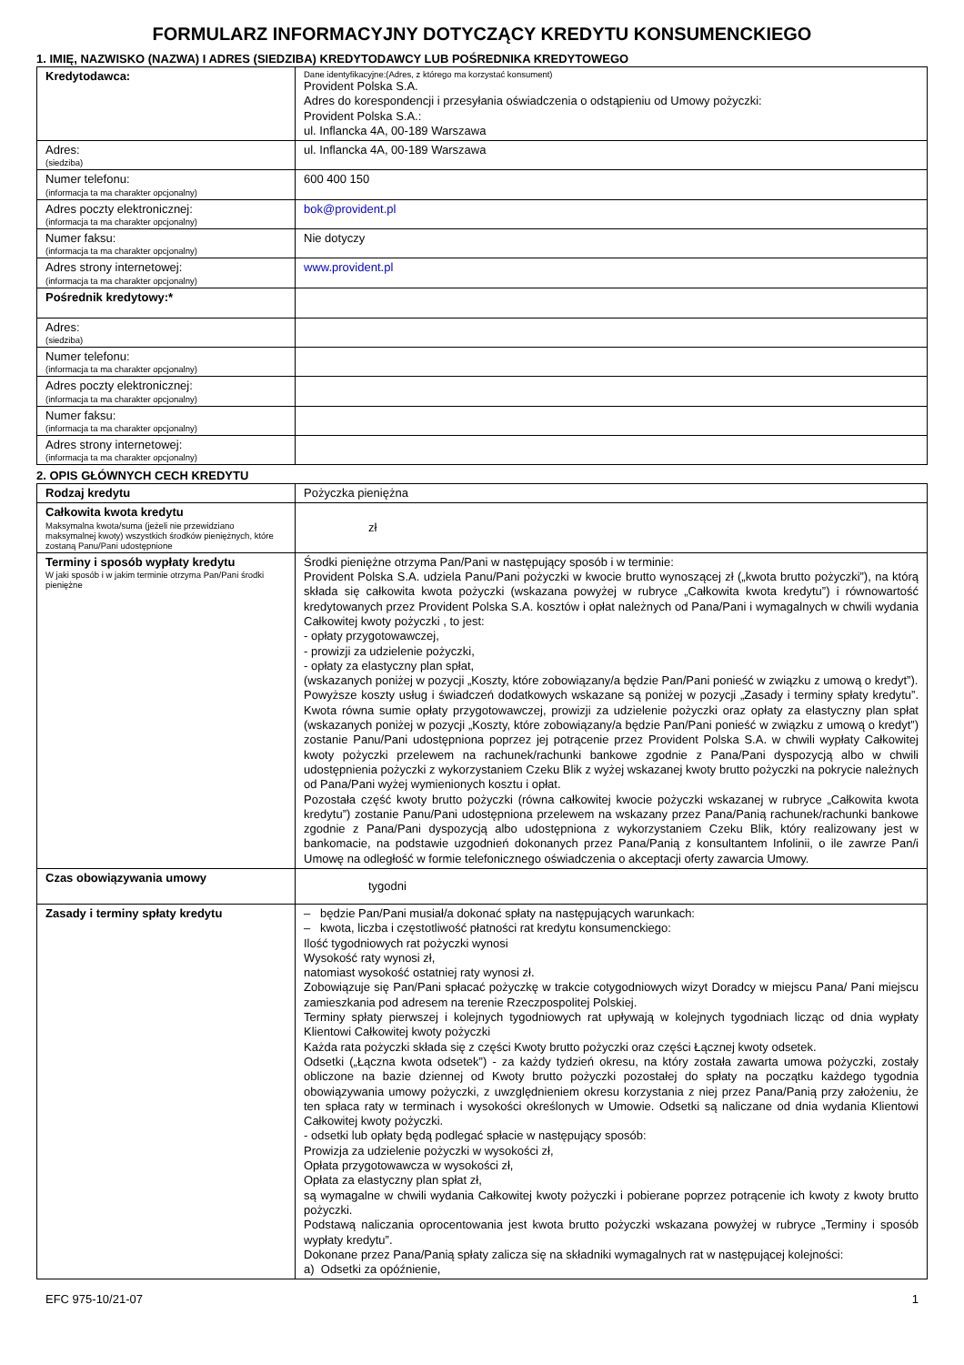FORMULARZ INFORMACYJNY DOTYCZĄCY KREDYTU KONSUMENCKIEGO
1. IMIĘ, NAZWISKO (NAZWA) I ADRES (SIEDZIBA) KREDYTODAWCY LUB POŚREDNIKA KREDYTOWEGO
| Kredytodawca: | Dane identyfikacyjne:(Adres, z którego ma korzystać konsument) Provident Polska S.A. Adres do korespondencji i przesyłania oświadczenia o odstąpieniu od Umowy pożyczki: Provident Polska S.A.: ul. Inflancka 4A, 00-189 Warszawa |
| Adres: (siedziba) | ul. Inflancka 4A, 00-189 Warszawa |
| Numer telefonu: (informacja ta ma charakter opcjonalny) | 600 400 150 |
| Adres poczty elektronicznej: (informacja ta ma charakter opcjonalny) | bok@provident.pl |
| Numer faksu: (informacja ta ma charakter opcjonalny) | Nie dotyczy |
| Adres strony internetowej: (informacja ta ma charakter opcjonalny) | www.provident.pl |
| Pośrednik kredytowy:* | |
| Adres: (siedziba) | |
| Numer telefonu: (informacja ta ma charakter opcjonalny) | |
| Adres poczty elektronicznej: (informacja ta ma charakter opcjonalny) | |
| Numer faksu: (informacja ta ma charakter opcjonalny) | |
| Adres strony internetowej: (informacja ta ma charakter opcjonalny) | |
2. OPIS GŁÓWNYCH CECH KREDYTU
| Rodzaj kredytu | Pożyczka pieniężna |
| Całkowita kwota kredytu Maksymalna kwota/suma (jeżeli nie przewidziano maksymalnej kwoty) wszystkich środków pieniężnych, które zostaną Panu/Pani udostępnione | zł |
| Terminy i sposób wypłaty kredytu W jaki sposób i w jakim terminie otrzyma Pan/Pani środki pieniężne | Środki pieniężne otrzyma Pan/Pani w następujący sposób i w terminie: Provident Polska S.A. udziela Panu/Pani pożyczki w kwocie brutto wynoszącej zł („kwota brutto pożyczki”), na którą składa się całkowita kwota pożyczki (wskazana powyżej w rubryce „Całkowita kwota kredytu”) i równowartość kredytowanych przez Provident Polska S.A. kosztów i opłat należnych od Pana/Pani i wymagalnych w chwili wydania Całkowitej kwoty pożyczki , to jest: - opłaty przygotowawczej, - prowizji za udzielenie pożyczki, - opłaty za elastyczny plan spłat, (wskazanych poniżej w pozycji „Koszty, które zobowiązany/a będzie Pan/Pani ponieść w związku z umową o kredyt”). Powyższe koszty usług i świadczeń dodatkowych wskazane są poniżej w pozycji „Zasady i terminy spłaty kredytu”. Kwota równa sumie opłaty przygotowawczej, prowizji za udzielenie pożyczki oraz opłaty za elastyczny plan spłat (wskazanych poniżej w pozycji „Koszty, które zobowiązany/a będzie Pan/Pani ponieść w związku z umową o kredyt”) zostanie Panu/Pani udostępniona poprzez jej potrącenie przez Provident Polska S.A. w chwili wypłaty Całkowitej kwoty pożyczki przelewem na rachunek/rachunki bankowe zgodnie z Pana/Pani dyspozycją albo w chwili udostępnienia pożyczki z wykorzystaniem Czeku Blik z wyżej wskazanej kwoty brutto pożyczki na pokrycie należnych od Pana/Pani wyżej wymienionych kosztu i opłat. Pozostała część kwoty brutto pożyczki (równa całkowitej kwocie pożyczki wskazanej w rubryce „Całkowita kwota kredytu”) zostanie Panu/Pani udostępniona przelewem na wskazany przez Pana/Panią rachunek/rachunki bankowe zgodnie z Pana/Pani dyspozycją albo udostępniona z wykorzystaniem Czeku Blik, który realizowany jest w bankomacie, na podstawie uzgodnień dokonanych przez Pana/Panią z konsultantem Infolinii, o ile zawrze Pan/i Umowę na odległość w formie telefonicznego oświadczenia o akceptacji oferty zawarcia Umowy. |
| Czas obowiązywania umowy | tygodni |
| Zasady i terminy spłaty kredytu | – będzie Pan/Pani musiał/a dokonać spłaty na następujących warunkach: – kwota, liczba i częstotliwość płatności rat kredytu konsumenckiego: Ilość tygodniowych rat pożyczki wynosi Wysokość raty wynosi zł, natomiast wysokość ostatniej raty wynosi zł. Zobowiązuje się Pan/Pani spłacać pożyczkę w trakcie cotygodniowych wizyt Doradcy w miejscu Pana/ Pani miejscu zamieszkania pod adresem na terenie Rzeczpospolitej Polskiej. Terminy spłaty pierwszej i kolejnych tygodniowych rat upływają w kolejnych tygodniach licząc od dnia wypłaty Klientowi Całkowitej kwoty pożyczki Każda rata pożyczki składa się z części Kwoty brutto pożyczki oraz części Łącznej kwoty odsetek. Odsetki („Łączna kwota odsetek”) - za każdy tydzień okresu, na który została zawarta umowa pożyczki, zostały obliczone na bazie dziennej od Kwoty brutto pożyczki pozostałej do spłaty na początku każdego tygodnia obowiązywania umowy pożyczki, z uwzględnieniem okresu korzystania z niej przez Pana/Panią przy założeniu, że ten spłaca raty w terminach i wysokości określonych w Umowie. Odsetki są naliczane od dnia wydania Klientowi Całkowitej kwoty pożyczki. - odsetki lub opłaty będą podlegać spłacie w następujący sposób: Prowizja za udzielenie pożyczki w wysokości zł, Opłata przygotowawcza w wysokości zł, Opłata za elastyczny plan spłat zł, są wymagalne w chwili wydania Całkowitej kwoty pożyczki i pobierane poprzez potrącenie ich kwoty z kwoty brutto pożyczki. Podstawą naliczania oprocentowania jest kwota brutto pożyczki wskazana powyżej w rubryce „Terminy i sposób wypłaty kredytu”. Dokonane przez Pana/Panią spłaty zalicza się na składniki wymagalnych rat w następującej kolejności: a) Odsetki za opóźnienie, |
EFC 975-10/21-07 1